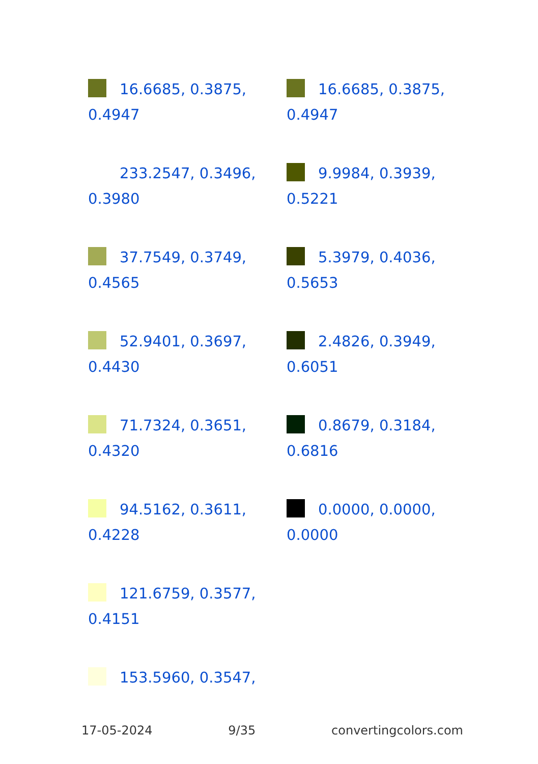16.6685, 0.3875,
0.4947
16.6685, 0.3875,
0.4947
233.2547, 0.3496,
0.3980
9.9984, 0.3939,
0.5221
37.7549, 0.3749,
0.4565
5.3979, 0.4036,
0.5653
52.9401, 0.3697,
0.4430
2.4826, 0.3949,
0.6051
71.7324, 0.3651,
0.4320
0.8679, 0.3184,
0.6816
94.5162, 0.3611,
0.4228
0.0000, 0.0000,
0.0000
121.6759, 0.3577,
0.4151
153.5960, 0.3547,
17-05-2024 9/35 convertingcolors.com